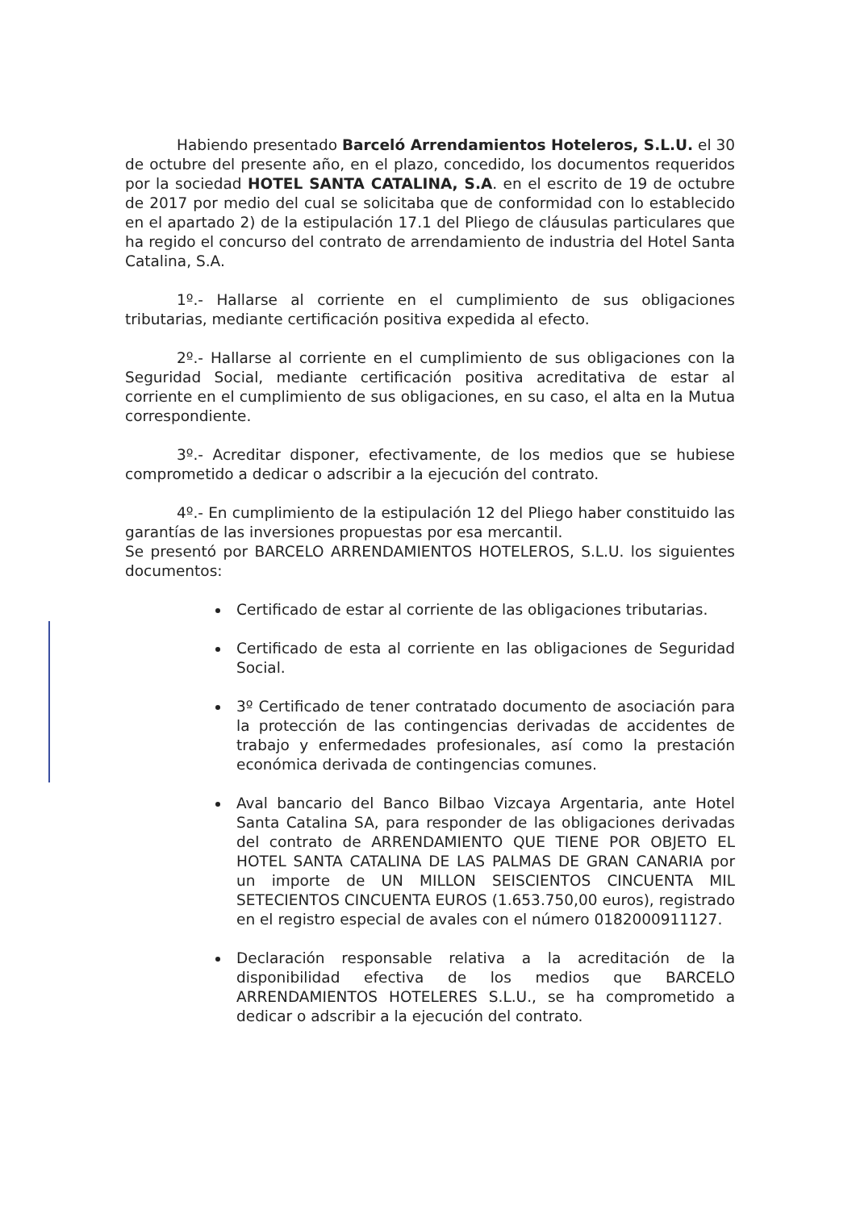Habiendo presentado Barceló Arrendamientos Hoteleros, S.L.U. el 30 de octubre del presente año, en el plazo, concedido, los documentos requeridos por la sociedad HOTEL SANTA CATALINA, S.A. en el escrito de 19 de octubre de 2017 por medio del cual se solicitaba que de conformidad con lo establecido en el apartado 2) de la estipulación 17.1 del Pliego de cláusulas particulares que ha regido el concurso del contrato de arrendamiento de industria del Hotel Santa Catalina, S.A.
1º.- Hallarse al corriente en el cumplimiento de sus obligaciones tributarias, mediante certificación positiva expedida al efecto.
2º.- Hallarse al corriente en el cumplimiento de sus obligaciones con la Seguridad Social, mediante certificación positiva acreditativa de estar al corriente en el cumplimiento de sus obligaciones, en su caso, el alta en la Mutua correspondiente.
3º.- Acreditar disponer, efectivamente, de los medios que se hubiese comprometido a dedicar o adscribir a la ejecución del contrato.
4º.- En cumplimiento de la estipulación 12 del Pliego haber constituido las garantías de las inversiones propuestas por esa mercantil.
Se presentó por BARCELO ARRENDAMIENTOS HOTELEROS, S.L.U. los siguientes documentos:
Certificado de estar al corriente de las obligaciones tributarias.
Certificado de esta al corriente en las obligaciones de Seguridad Social.
3º Certificado de tener contratado documento de asociación para la protección de las contingencias derivadas de accidentes de trabajo y enfermedades profesionales, así como la prestación económica derivada de contingencias comunes.
Aval bancario del Banco Bilbao Vizcaya Argentaria, ante Hotel Santa Catalina SA, para responder de las obligaciones derivadas del contrato de ARRENDAMIENTO QUE TIENE POR OBJETO EL HOTEL SANTA CATALINA DE LAS PALMAS DE GRAN CANARIA por un importe de UN MILLON SEISCIENTOS CINCUENTA MIL SETECIENTOS CINCUENTA EUROS (1.653.750,00 euros), registrado en el registro especial de avales con el número 0182000911127.
Declaración responsable relativa a la acreditación de la disponibilidad efectiva de los medios que BARCELO ARRENDAMIENTOS HOTELERES S.L.U., se ha comprometido a dedicar o adscribir a la ejecución del contrato.